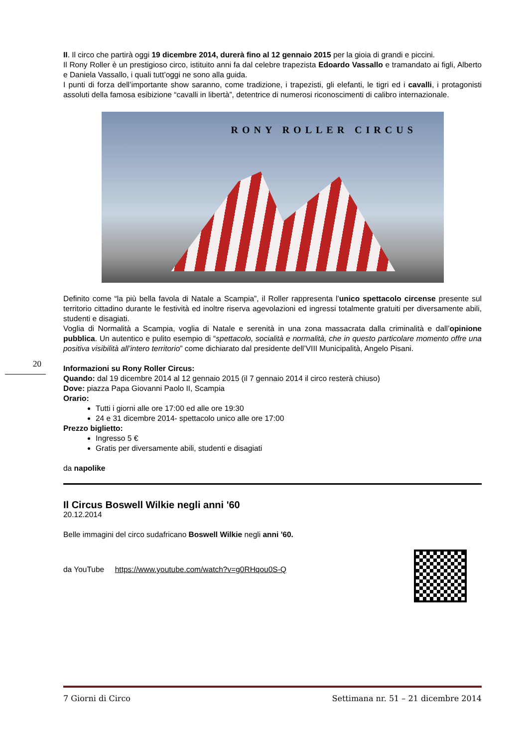20
II. Il circo che partirà oggi 19 dicembre 2014, durerà fino al 12 gennaio 2015 per la gioia di grandi e piccini.
Il Rony Roller è un prestigioso circo, istituito anni fa dal celebre trapezista Edoardo Vassallo e tramandato ai figli, Alberto e Daniela Vassallo, i quali tutt’oggi ne sono alla guida.
I punti di forza dell’importante show saranno, come tradizione, i trapezisti, gli elefanti, le tigri ed i cavalli, i protagonisti assoluti della famosa esibizione “cavalli in libertà”, detentrice di numerosi riconoscimenti di calibro internazionale.
RONY ROLLER CIRCUS
Definito come “la più bella favola di Natale a Scampia”, il Roller rappresenta l’unico spettacolo circense presente sul territorio cittadino durante le festività ed inoltre riserva agevolazioni ed ingressi totalmente gratuiti per diversamente abili, studenti e disagiati.
Voglia di Normalità a Scampia, voglia di Natale e serenità in una zona massacrata dalla criminalità e dall’opinione pubblica. Un autentico e pulito esempio di “spettacolo, socialità e normalità, che in questo particolare momento offre una positiva visibilità all’intero territorio” come dichiarato dal presidente dell’VIII Municipalità, Angelo Pisani.
Informazioni su Rony Roller Circus:
Quando: dal 19 dicembre 2014 al 12 gennaio 2015 (il 7 gennaio 2014 il circo resterà chiuso)
Dove: piazza Papa Giovanni Paolo II, Scampia
Orario:
Tutti i giorni alle ore 17:00 ed alle ore 19:30
24 e 31 dicembre 2014- spettacolo unico alle ore 17:00
Prezzo biglietto:
Ingresso 5 €
Gratis per diversamente abili, studenti e disagiati
da napolike
Il Circus Boswell Wilkie negli anni '60
20.12.2014
Belle immagini del circo sudafricano Boswell Wilkie negli anni '60.
da YouTube https://www.youtube.com/watch?v=g0RHqou0S-Q
7 Giorni di Circo Settimana nr. 51 – 21 dicembre 2014